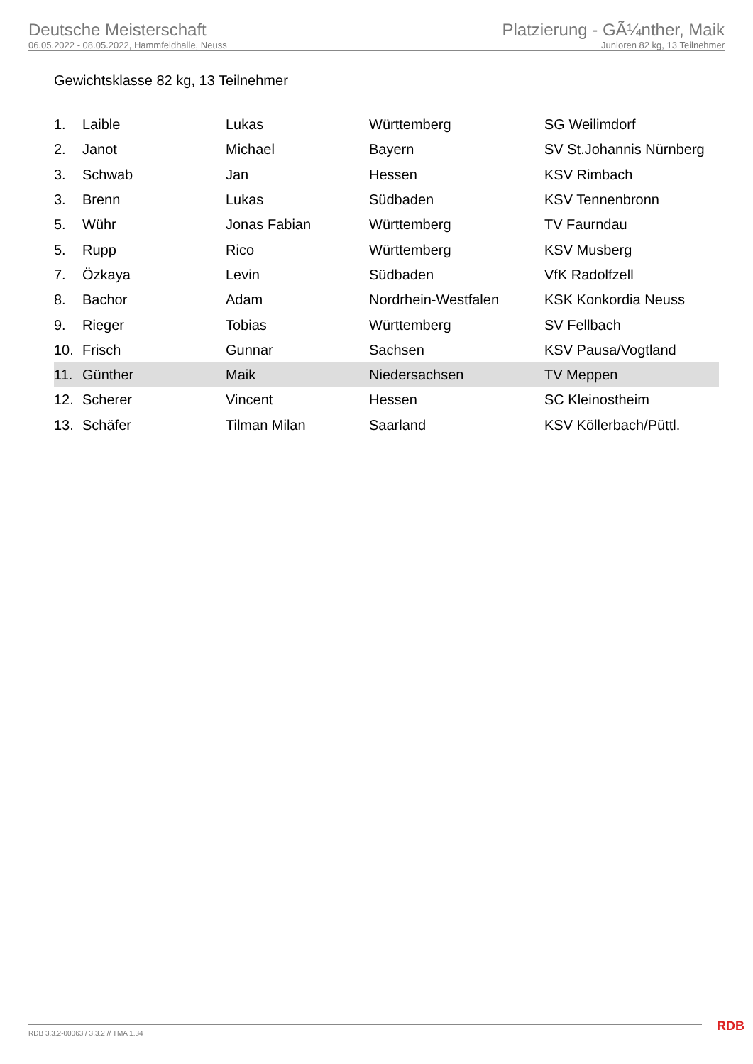Deutsche Meisterschaft
06.05.2022 - 08.05.2022, Hammfeldhalle, Neuss
Platzierung - GÃ¼nther, Maik
Junioren 82 kg, 13 Teilnehmer
Gewichtsklasse 82 kg, 13 Teilnehmer
| 1. | Laible | Lukas | Württemberg | SG Weilimdorf |
| 2. | Janot | Michael | Bayern | SV St.Johannis Nürnberg |
| 3. | Schwab | Jan | Hessen | KSV Rimbach |
| 3. | Brenn | Lukas | Südbaden | KSV Tennenbronn |
| 5. | Wühr | Jonas Fabian | Württemberg | TV Faurndau |
| 5. | Rupp | Rico | Württemberg | KSV Musberg |
| 7. | Özkaya | Levin | Südbaden | VfK Radolfzell |
| 8. | Bachor | Adam | Nordrhein-Westfalen | KSK Konkordia Neuss |
| 9. | Rieger | Tobias | Württemberg | SV Fellbach |
| 10. | Frisch | Gunnar | Sachsen | KSV Pausa/Vogtland |
| 11. | Günther | Maik | Niedersachsen | TV Meppen |
| 12. | Scherer | Vincent | Hessen | SC Kleinostheim |
| 13. | Schäfer | Tilman Milan | Saarland | KSV Köllerbach/Püttl. |
RDB 3.3.2-00063 / 3.3.2 // TMA 1.34
RDB